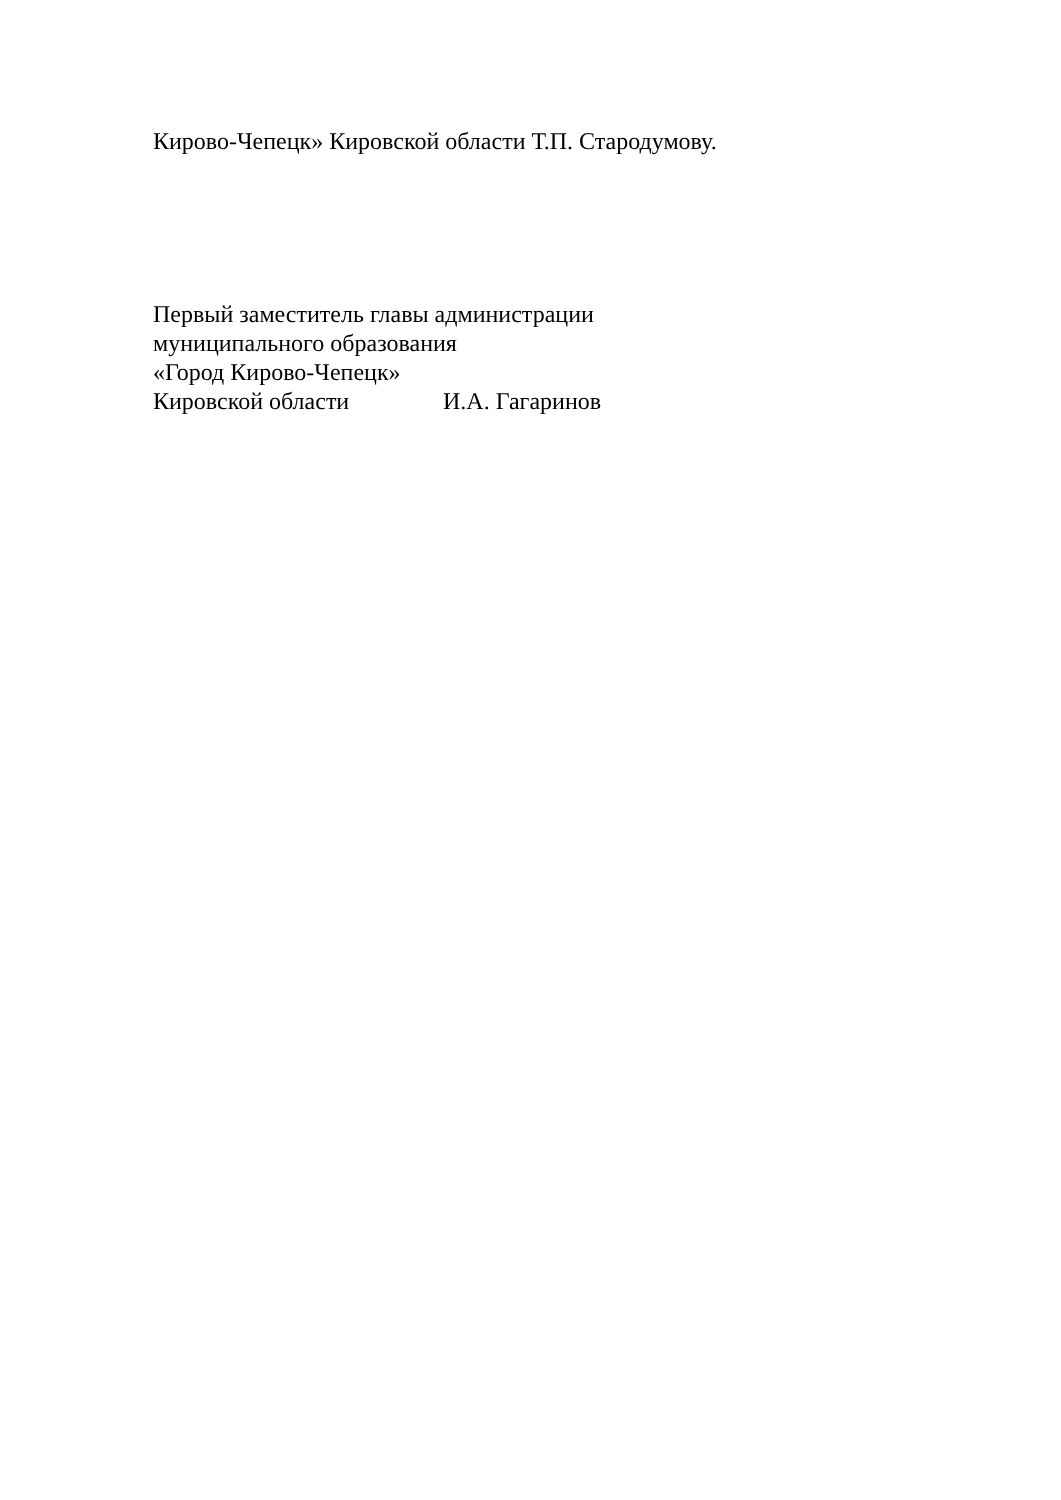Кирово-Чепецк» Кировской области Т.П. Стародумову.
Первый заместитель главы администрации
муниципального образования
«Город Кирово-Чепецк»
Кировской области И.А. Гагаринов